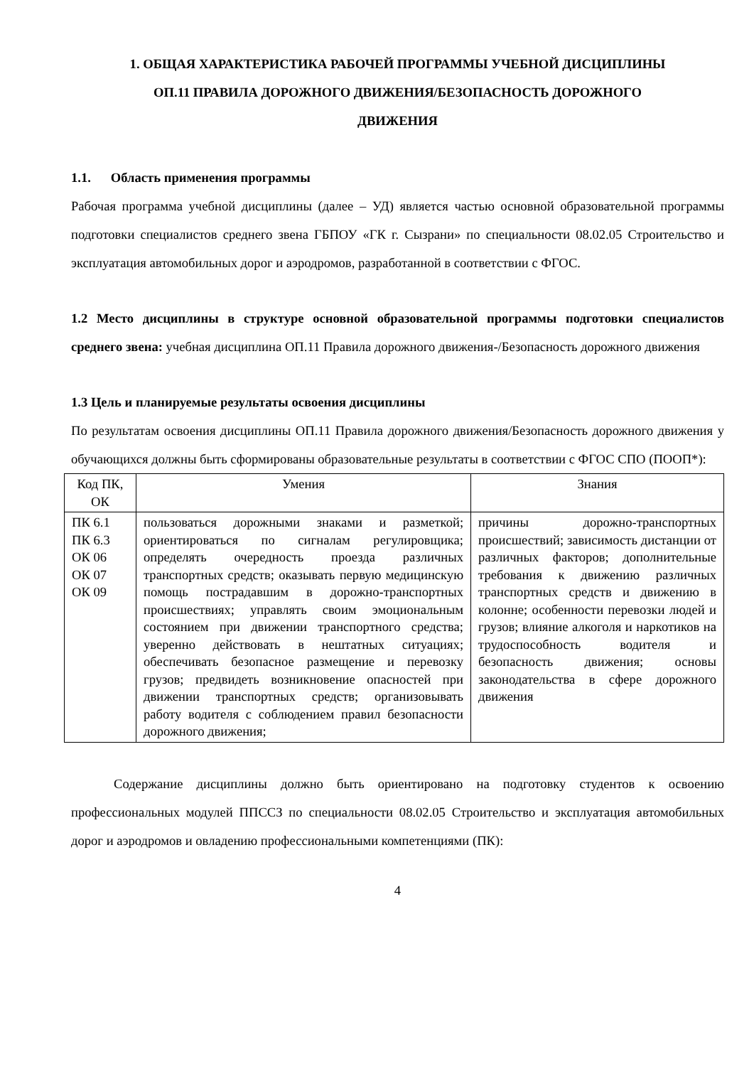1. ОБЩАЯ ХАРАКТЕРИСТИКА РАБОЧЕЙ ПРОГРАММЫ УЧЕБНОЙ ДИСЦИПЛИНЫ
ОП.11 ПРАВИЛА ДОРОЖНОГО ДВИЖЕНИЯ/БЕЗОПАСНОСТЬ ДОРОЖНОГО
ДВИЖЕНИЯ
1.1. Область применения программы
Рабочая программа учебной дисциплины (далее – УД) является частью основной образовательной программы подготовки специалистов среднего звена ГБПОУ «ГК г. Сызрани» по специальности 08.02.05 Строительство и эксплуатация автомобильных дорог и аэродромов, разработанной в соответствии с ФГОС.
1.2 Место дисциплины в структуре основной образовательной программы подготовки специалистов среднего звена: учебная дисциплина ОП.11 Правила дорожного движения-/Безопасность дорожного движения
1.3 Цель и планируемые результаты освоения дисциплины
По результатам освоения дисциплины ОП.11 Правила дорожного движения/Безопасность дорожного движения у обучающихся должны быть сформированы образовательные результаты в соответствии с ФГОС СПО (ПООП*):
| Код ПК, ОК | Умения | Знания |
| --- | --- | --- |
| ПК 6.1 ПК 6.3 ОК 06 ОК 07 ОК 09 | пользоваться дорожными знаками и разметкой; ориентироваться по сигналам регулировщика; определять очередность проезда различных транспортных средств; оказывать первую медицинскую помощь пострадавшим в дорожно-транспортных происшествиях; управлять своим эмоциональным состоянием при движении транспортного средства; уверенно действовать в нештатных ситуациях; обеспечивать безопасное размещение и перевозку грузов; предвидеть возникновение опасностей при движении транспортных средств; организовывать работу водителя с соблюдением правил безопасности дорожного движения; | причины дорожно-транспортных происшествий; зависимость дистанции от различных факторов; дополнительные требования к движению различных транспортных средств и движению в колонне; особенности перевозки людей и грузов; влияние алкоголя и наркотиков на трудоспособность водителя и безопасность движения; основы законодательства в сфере дорожного движения |
Содержание дисциплины должно быть ориентировано на подготовку студентов к освоению профессиональных модулей ППССЗ по специальности 08.02.05 Строительство и эксплуатация автомобильных дорог и аэродромов и овладению профессиональными компетенциями (ПК):
4